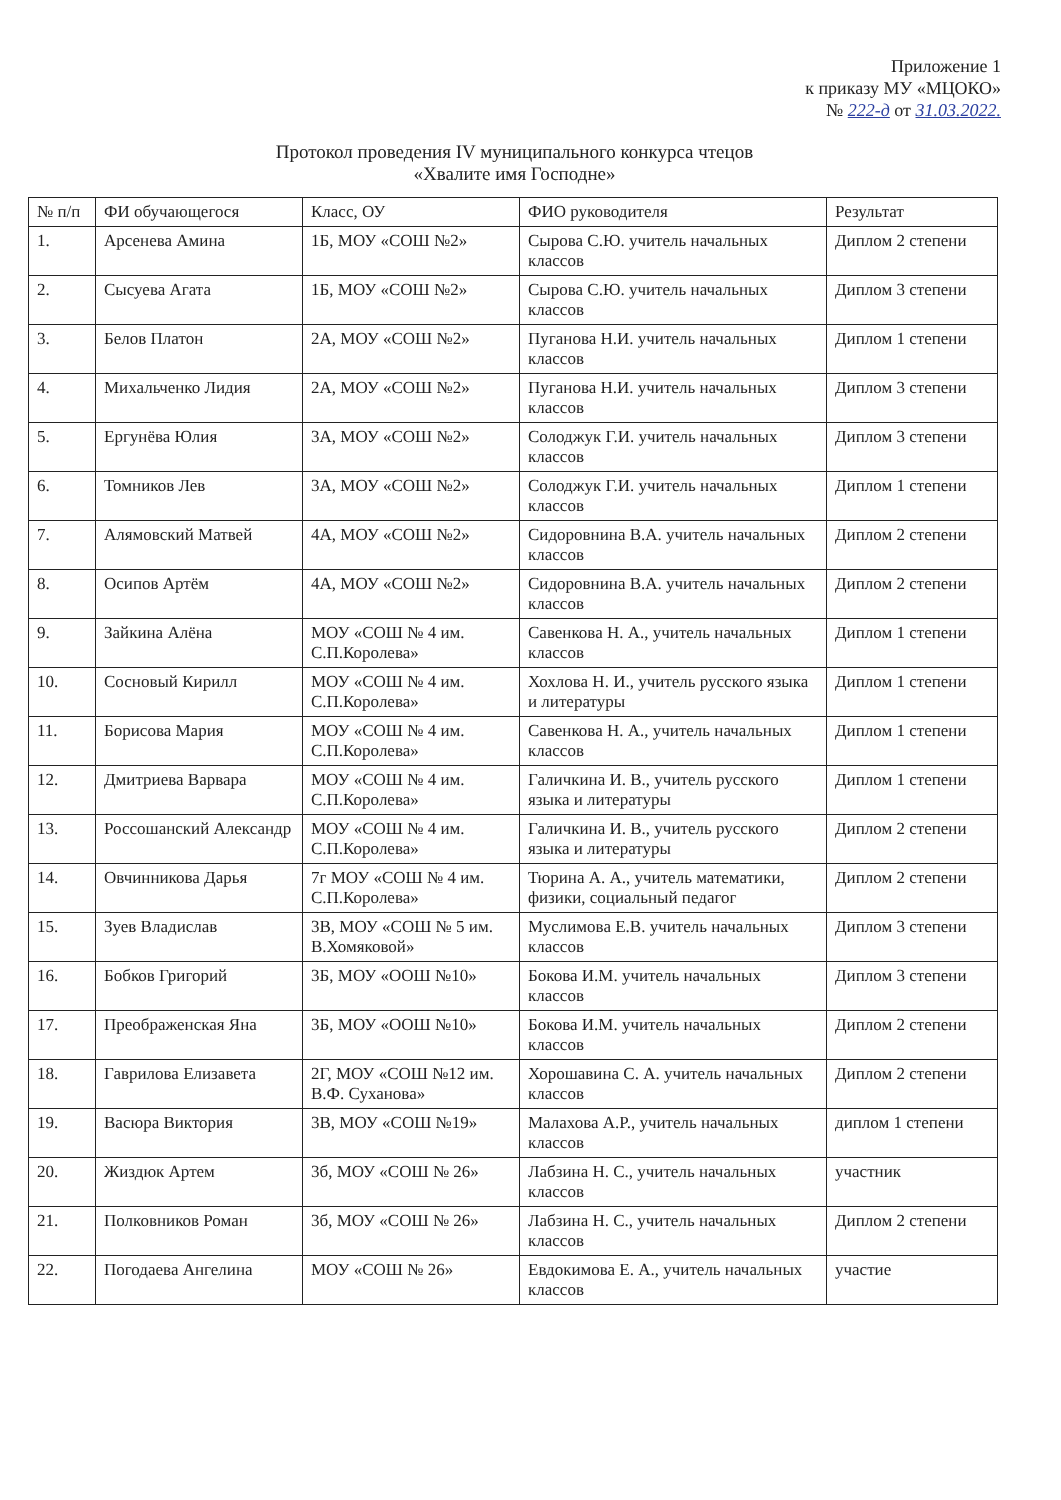Приложение 1
к приказу МУ «МЦОКО»
№ 222-д от 31.03.2022.
Протокол проведения IV муниципального конкурса чтецов
«Хвалите имя Господне»
| № п/п | ФИ обучающегося | Класс, ОУ | ФИО руководителя | Результат |
| --- | --- | --- | --- | --- |
| 1. | Арсенева Амина | 1Б, МОУ «СОШ №2» | Сырова С.Ю. учитель начальных классов | Диплом 2 степени |
| 2. | Сысуева Агата | 1Б, МОУ «СОШ №2» | Сырова С.Ю. учитель начальных классов | Диплом 3 степени |
| 3. | Белов Платон | 2А, МОУ «СОШ №2» | Пуганова Н.И. учитель начальных классов | Диплом 1 степени |
| 4. | Михальченко Лидия | 2А, МОУ «СОШ №2» | Пуганова Н.И. учитель начальных классов | Диплом 3 степени |
| 5. | Ергунёва Юлия | 3А, МОУ «СОШ №2» | Солоджук Г.И. учитель начальных классов | Диплом 3 степени |
| 6. | Томников Лев | 3А, МОУ «СОШ №2» | Солоджук Г.И. учитель начальных классов | Диплом 1 степени |
| 7. | Алямовский Матвей | 4А, МОУ «СОШ №2» | Сидоровнина В.А. учитель начальных классов | Диплом 2 степени |
| 8. | Осипов Артём | 4А, МОУ «СОШ №2» | Сидоровнина В.А. учитель начальных классов | Диплом 2 степени |
| 9. | Зайкина Алёна | МОУ «СОШ № 4 им. С.П.Королева» | Савенкова Н. А., учитель начальных классов | Диплом 1 степени |
| 10. | Сосновый Кирилл | МОУ «СОШ № 4 им. С.П.Королева» | Хохлова Н. И., учитель русского языка и литературы | Диплом 1 степени |
| 11. | Борисова Мария | МОУ «СОШ № 4 им. С.П.Королева» | Савенкова Н. А., учитель начальных классов | Диплом 1 степени |
| 12. | Дмитриева Варвара | МОУ «СОШ № 4 им. С.П.Королева» | Галичкина И. В., учитель русского языка и литературы | Диплом 1 степени |
| 13. | Россошанский Александр | МОУ «СОШ № 4 им. С.П.Королева» | Галичкина И. В., учитель русского языка и литературы | Диплом 2 степени |
| 14. | Овчинникова Дарья | 7г МОУ «СОШ № 4 им. С.П.Королева» | Тюрина А. А., учитель математики, физики, социальный педагог | Диплом 2 степени |
| 15. | Зуев Владислав | 3В, МОУ «СОШ № 5 им. В.Хомяковой» | Муслимова Е.В. учитель начальных классов | Диплом 3 степени |
| 16. | Бобков Григорий | 3Б, МОУ «ООШ №10» | Бокова И.М. учитель начальных классов | Диплом 3 степени |
| 17. | Преображенская Яна | 3Б, МОУ «ООШ №10» | Бокова И.М. учитель начальных классов | Диплом 2 степени |
| 18. | Гаврилова Елизавета | 2Г, МОУ «СОШ №12 им. В.Ф. Суханова» | Хорошавина С. А. учитель начальных классов | Диплом 2 степени |
| 19. | Васюра Виктория | 3В, МОУ «СОШ №19» | Малахова А.Р., учитель начальных классов | диплом 1 степени |
| 20. | Жиздюк Артем | 3б, МОУ «СОШ № 26» | Лабзина Н. С., учитель начальных классов | участник |
| 21. | Полковников Роман | 3б, МОУ «СОШ № 26» | Лабзина Н. С., учитель начальных классов | Диплом 2 степени |
| 22. | Погодаева Ангелина | МОУ «СОШ № 26» | Евдокимова Е. А., учитель начальных классов | участие |